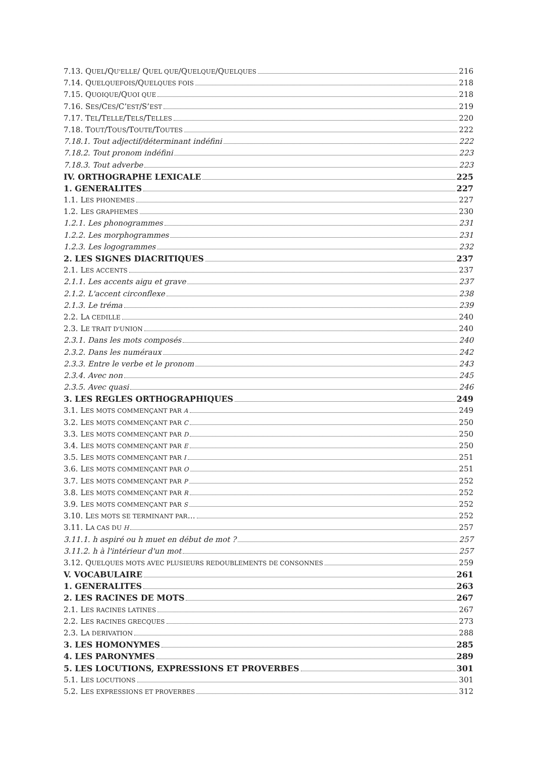7.13. QUEL/QU'ELLE/ QUEL QUE/QUELQUE/QUELQUES 216
7.14. QUELQUEFOIS/QUELQUES FOIS 218
7.15. QUOIQUE/QUOI QUE 218
7.16. SES/CES/C’EST/S’EST 219
7.17. TEL/TELLE/TELS/TELLES 220
7.18. TOUT/TOUS/TOUTE/TOUTES 222
7.18.1. Tout adjectif/déterminant indéfini 222
7.18.2. Tout pronom indéfini 223
7.18.3. Tout adverbe 223
IV. ORTHOGRAPHE LEXICALE 225
1. GENERALITES 227
1.1. LES PHONEMES 227
1.2. LES GRAPHEMES 230
1.2.1. Les phonogrammes 231
1.2.2. Les morphogrammes 231
1.2.3. Les logogrammes 232
2. LES SIGNES DIACRITIQUES 237
2.1. LES ACCENTS 237
2.1.1. Les accents aigu et grave 237
2.1.2. L'accent circonflexe 238
2.1.3. Le tréma 239
2.2. LA CEDILLE 240
2.3. LE TRAIT D'UNION 240
2.3.1. Dans les mots composés 240
2.3.2. Dans les numéraux 242
2.3.3. Entre le verbe et le pronom 243
2.3.4. Avec non 245
2.3.5. Avec quasi 246
3. LES REGLES ORTHOGRAPHIQUES 249
3.1. LES MOTS COMMENÇANT PAR A 249
3.2. LES MOTS COMMENÇANT PAR C 250
3.3. LES MOTS COMMENÇANT PAR D 250
3.4. LES MOTS COMMENÇANT PAR E 250
3.5. LES MOTS COMMENÇANT PAR I 251
3.6. LES MOTS COMMENÇANT PAR O 251
3.7. LES MOTS COMMENÇANT PAR P 252
3.8. LES MOTS COMMENÇANT PAR R 252
3.9. LES MOTS COMMENÇANT PAR S 252
3.10. LES MOTS SE TERMINANT PAR… 252
3.11. LA CAS DU H 257
3.11.1. h aspiré ou h muet en début de mot ? 257
3.11.2. h à l'intérieur d'un mot 257
3.12. QUELQUES MOTS AVEC PLUSIEURS REDOUBLEMENTS DE CONSONNES 259
V. VOCABULAIRE 261
1. GENERALITES 263
2. LES RACINES DE MOTS 267
2.1. LES RACINES LATINES 267
2.2. LES RACINES GRECQUES 273
2.3. LA DERIVATION 288
3. LES HOMONYMES 285
4. LES PARONYMES 289
5. LES LOCUTIONS, EXPRESSIONS ET PROVERBES 301
5.1. LES LOCUTIONS 301
5.2. LES EXPRESSIONS ET PROVERBES 312